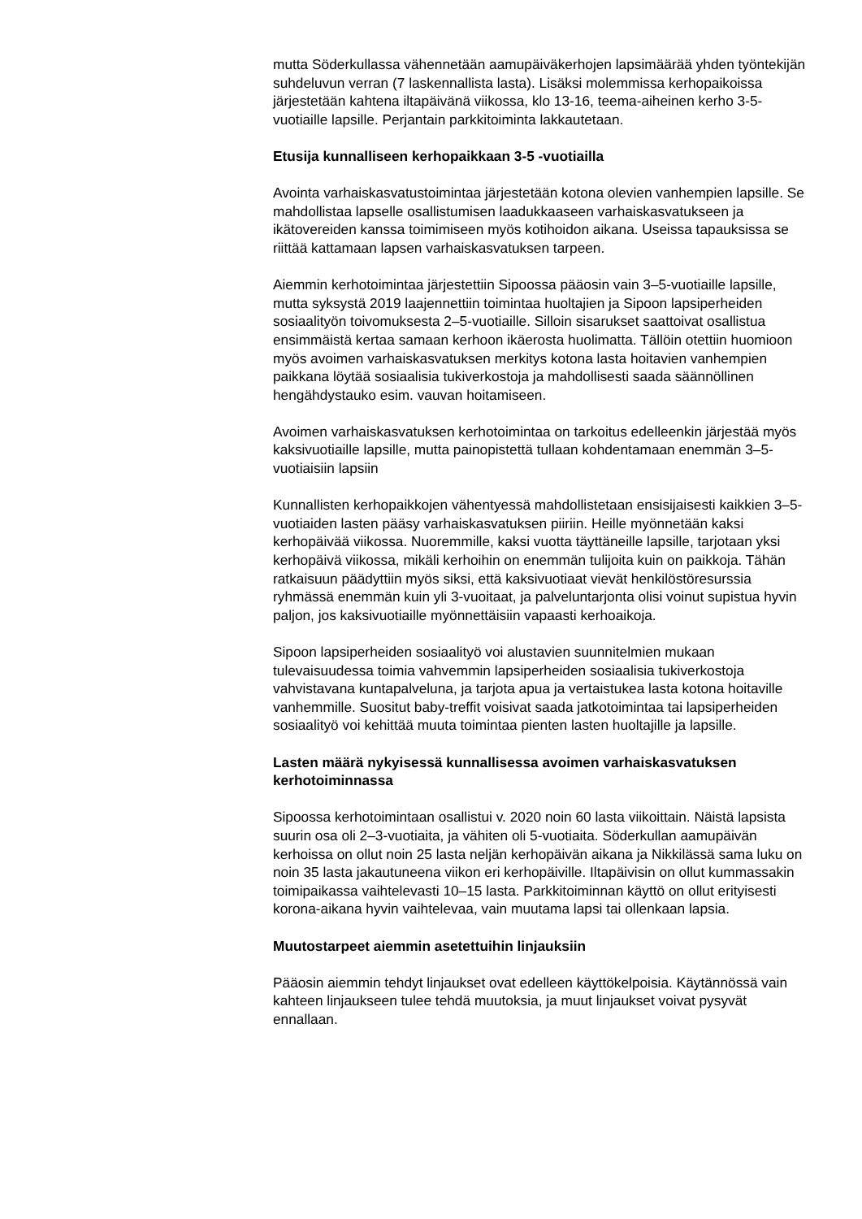mutta Söderkullassa vähennetään aamupäiväkerhojen lapsimäärää yhden työntekijän suhdeluvun verran (7 laskennallista lasta). Lisäksi molemmissa kerhopaikoissa järjestetään kahtena iltapäivänä viikossa, klo 13-16, teema-aiheinen kerho 3-5-vuotiaille lapsille. Perjantain parkkitoiminta lakkautetaan.
Etusija kunnalliseen kerhopaikkaan 3-5 -vuotiailla
Avointa varhaiskasvatustoimintaa järjestetään kotona olevien vanhempien lapsille. Se mahdollistaa lapselle osallistumisen laadukkaaseen varhaiskasvatukseen ja ikätovereiden kanssa toimimiseen myös kotihoidon aikana. Useissa tapauksissa se riittää kattamaan lapsen varhaiskasvatuksen tarpeen.
Aiemmin kerhotoimintaa järjestettiin Sipoossa pääosin vain 3–5-vuotiaille lapsille, mutta syksystä 2019 laajennettiin toimintaa huoltajien ja Sipoon lapsiperheiden sosiaalityön toivomuksesta 2–5-vuotiaille. Silloin sisarukset saattoivat osallistua ensimmäistä kertaa samaan kerhoon ikäerosta huolimatta. Tällöin otettiin huomioon myös avoimen varhaiskasvatuksen merkitys kotona lasta hoitavien vanhempien paikkana löytää sosiaalisia tukiverkostoja ja mahdollisesti saada säännöllinen hengähdystauko esim. vauvan hoitamiseen.
Avoimen varhaiskasvatuksen kerhotoimintaa on tarkoitus edelleenkin järjestää myös kaksivuotiaille lapsille, mutta painopistettä tullaan kohdentamaan enemmän 3–5-vuotiaisiin lapsiin
Kunnallisten kerhopaikkojen vähentyessä mahdollistetaan ensisijaisesti kaikkien 3–5-vuotiaiden lasten pääsy varhaiskasvatuksen piiriin. Heille myönnetään kaksi kerhopäivää viikossa. Nuoremmille, kaksi vuotta täyttäneille lapsille, tarjotaan yksi kerhopäivä viikossa, mikäli kerhoihin on enemmän tulijoita kuin on paikkoja. Tähän ratkaisuun päädyttiin myös siksi, että kaksivuotiaat vievät henkilöstöresurssia ryhmässä enemmän kuin yli 3-vuoitaat, ja palveluntarjonta olisi voinut supistua hyvin paljon, jos kaksivuotiaille myönnettäisiin vapaasti kerhoaikoja.
Sipoon lapsiperheiden sosiaalityö voi alustavien suunnitelmien mukaan tulevaisuudessa toimia vahvemmin lapsiperheiden sosiaalisia tukiverkostoja vahvistavana kuntapalveluna, ja tarjota apua ja vertaistukea lasta kotona hoitaville vanhemmille. Suositut baby-treffit voisivat saada jatkotoimintaa tai lapsiperheiden sosiaalityö voi kehittää muuta toimintaa pienten lasten huoltajille ja lapsille.
Lasten määrä nykyisessä kunnallisessa avoimen varhaiskasvatuksen kerhotoiminnassa
Sipoossa kerhotoimintaan osallistui v. 2020 noin 60 lasta viikoittain. Näistä lapsista suurin osa oli 2–3-vuotiaita, ja vähiten oli 5-vuotiaita. Söderkullan aamupäivän kerhoissa on ollut noin 25 lasta neljän kerhopäivän aikana ja Nikkilässä sama luku on noin 35 lasta jakautuneena viikon eri kerhopäiville. Iltapäivisin on ollut kummassakin toimipaikassa vaihtelevasti 10–15 lasta. Parkkitoiminnan käyttö on ollut erityisesti korona-aikana hyvin vaihtelevaa, vain muutama lapsi tai ollenkaan lapsia.
Muutostarpeet aiemmin asetettuihin linjauksiin
Pääosin aiemmin tehdyt linjaukset ovat edelleen käyttökelpoisia. Käytännössä vain kahteen linjaukseen tulee tehdä muutoksia, ja muut linjaukset voivat pysyvät ennallaan.